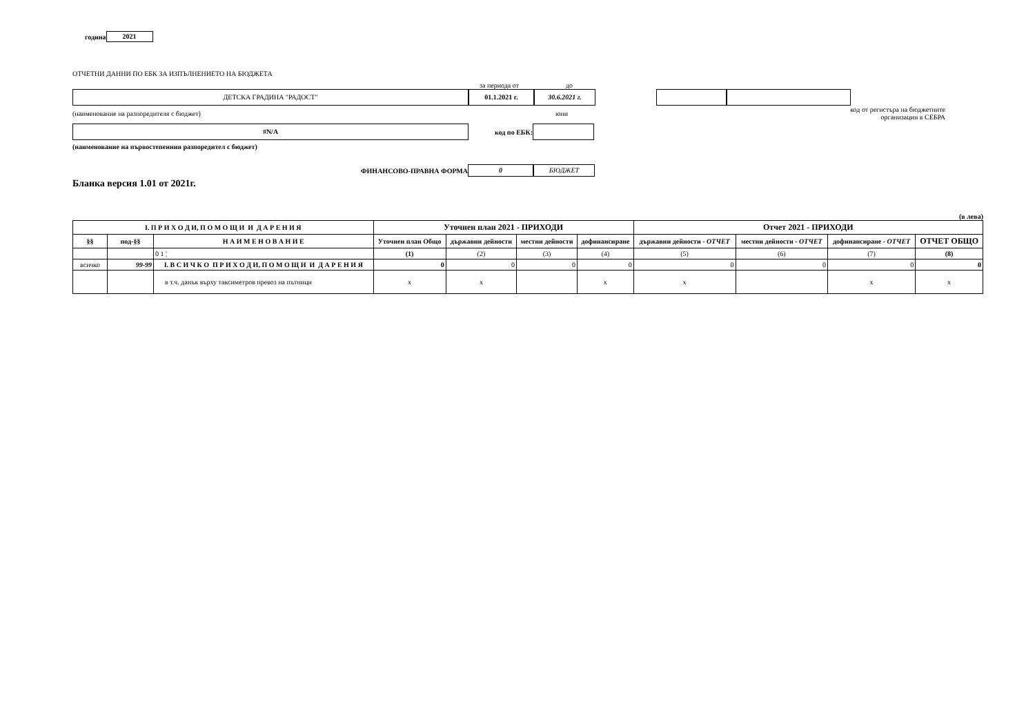година 2021
ОТЧЕТНИ ДАННИ ПО ЕБК ЗА ИЗПЪЛНЕНИЕТО НА БЮДЖЕТА
за периода от до
ДЕТСКА ГРАДИНА "РАДОСТ" 01.1.2021 г. 30.6.2021 г.
(наименование на разпоредителя с бюджет) юни код от регистъра на бюджетните
организации в СЕБРА
#N/A код по ЕБК:
(наименование на първостепенния разпоредител с бюджет)
ФИНАНСОВО-ПРАВНА ФОРМА 0 БЮДЖЕТ
Бланка версия 1.01 от 2021г.
(в лева)
| I. П Р И Х О Д И, П О М О Щ И И Д А Р Е Н И Я | | | Уточнен план 2021 - ПРИХОДИ | | | | Отчет 2021 - ПРИХОДИ | | | |
| --- | --- | --- | --- | --- | --- | --- | --- | --- | --- | --- |
| §§ | под-§§ | Н А И М Е Н О В А Н И Е | Уточнен план Общо | държавни дейности | местни дейности | дофинансиране | държавни дейности - ОТЧЕТ | местни дейности - ОТЧЕТ | дофинансиране - ОТЧЕТ | ОТЧЕТ ОБЩО |
| | | 0 1 ¦ | (1) | (2) | (3) | (4) | (5) | (6) | (7) | (8) |
| всичко | 99-99 | I. В С И Ч К О П Р И Х О Д И, П О М О Щ И И Д А Р Е Н И Я | 0 | 0 | 0 | 0 | 0 | 0 | 0 | 0 |
| | | в т.ч. данък върху таксиметров превоз на пътници | x | x | | x | x | | x | x |